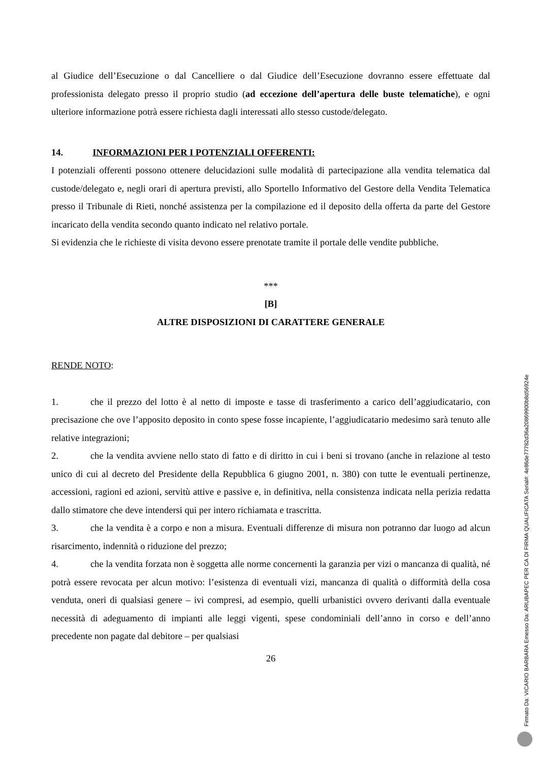al Giudice dell’Esecuzione o dal Cancelliere o dal Giudice dell’Esecuzione dovranno essere effettuate dal professionista delegato presso il proprio studio (ad eccezione dell’apertura delle buste telematiche), e ogni ulteriore informazione potrà essere richiesta dagli interessati allo stesso custode/delegato.
14. INFORMAZIONI PER I POTENZIALI OFFERENTI:
I potenziali offerenti possono ottenere delucidazioni sulle modalità di partecipazione alla vendita telematica dal custode/delegato e, negli orari di apertura previsti, allo Sportello Informativo del Gestore della Vendita Telematica presso il Tribunale di Rieti, nonché assistenza per la compilazione ed il deposito della offerta da parte del Gestore incaricato della vendita secondo quanto indicato nel relativo portale.
Si evidenzia che le richieste di visita devono essere prenotate tramite il portale delle vendite pubbliche.
***
[B]
ALTRE DISPOSIZIONI DI CARATTERE GENERALE
RENDE NOTO:
1. che il prezzo del lotto è al netto di imposte e tasse di trasferimento a carico dell’aggiudicatario, con precisazione che ove l’apposito deposito in conto spese fosse incapiente, l’aggiudicatario medesimo sarà tenuto alle relative integrazioni;
2. che la vendita avviene nello stato di fatto e di diritto in cui i beni si trovano (anche in relazione al testo unico di cui al decreto del Presidente della Repubblica 6 giugno 2001, n. 380) con tutte le eventuali pertinenze, accessioni, ragioni ed azioni, servitù attive e passive e, in definitiva, nella consistenza indicata nella perizia redatta dallo stimatore che deve intendersi qui per intero richiamata e trascritta.
3. che la vendita è a corpo e non a misura. Eventuali differenze di misura non potranno dar luogo ad alcun risarcimento, indennità o riduzione del prezzo;
4. che la vendita forzata non è soggetta alle norme concernenti la garanzia per vizi o mancanza di qualità, né potrà essere revocata per alcun motivo: l’esistenza di eventuali vizi, mancanza di qualità o difformità della cosa venduta, oneri di qualsiasi genere – ivi compresi, ad esempio, quelli urbanistici ovvero derivanti dalla eventuale necessità di adeguamento di impianti alle leggi vigenti, spese condominiali dell’anno in corso e dell’anno precedente non pagate dal debitore – per qualsiasi
26
Firmato Da: VICARIO BARBARA Emesso Da: ARUBAPEC PER CA DI FIRMA QUALIFICATA Serial#: 4e86de77782d36a20869900b8d56924e